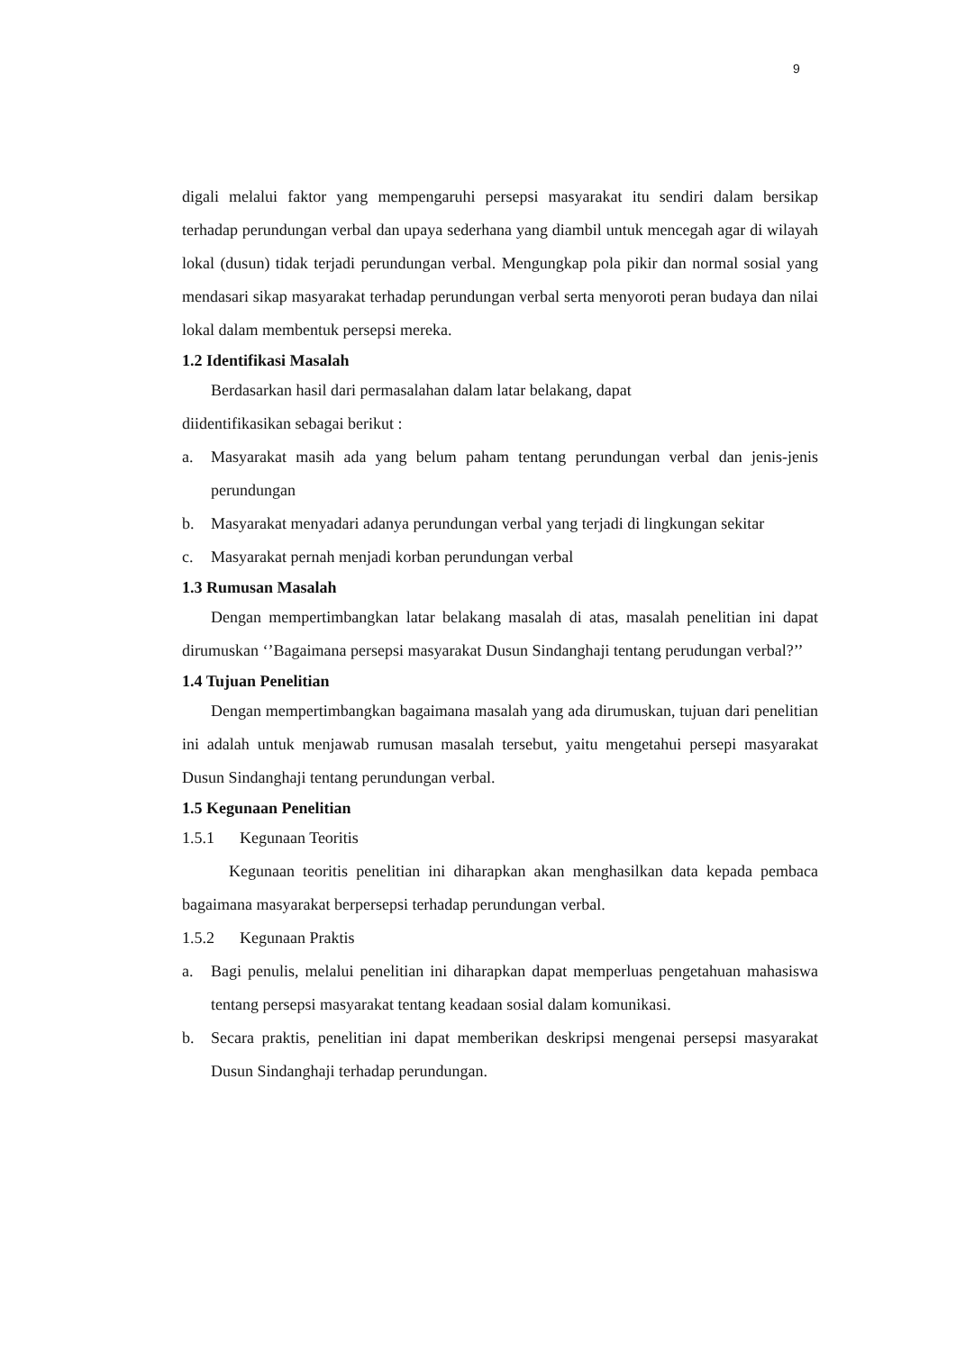9
digali melalui faktor yang mempengaruhi persepsi masyarakat itu sendiri dalam bersikap terhadap perundungan verbal dan upaya sederhana yang diambil untuk mencegah agar di wilayah lokal (dusun) tidak terjadi perundungan verbal. Mengungkap pola pikir dan normal sosial yang mendasari sikap masyarakat terhadap perundungan verbal serta menyoroti peran budaya dan nilai lokal dalam membentuk persepsi mereka.
1.2 Identifikasi Masalah
Berdasarkan hasil dari permasalahan dalam latar belakang, dapat
diidentifikasikan sebagai berikut :
a. Masyarakat masih ada yang belum paham tentang perundungan verbal dan jenis-jenis perundungan
b. Masyarakat menyadari adanya perundungan verbal yang terjadi di lingkungan sekitar
c. Masyarakat pernah menjadi korban perundungan verbal
1.3 Rumusan Masalah
Dengan mempertimbangkan latar belakang masalah di atas, masalah penelitian ini dapat dirumuskan ‘’Bagaimana persepsi masyarakat Dusun Sindanghaji tentang perudungan verbal?’’
1.4 Tujuan Penelitian
Dengan mempertimbangkan bagaimana masalah yang ada dirumuskan, tujuan dari penelitian ini adalah untuk menjawab rumusan masalah tersebut, yaitu mengetahui persepi masyarakat Dusun Sindanghaji tentang perundungan verbal.
1.5 Kegunaan Penelitian
1.5.1 Kegunaan Teoritis
Kegunaan teoritis penelitian ini diharapkan akan menghasilkan data kepada pembaca bagaimana masyarakat berpersepsi terhadap perundungan verbal.
1.5.2 Kegunaan Praktis
a. Bagi penulis, melalui penelitian ini diharapkan dapat memperluas pengetahuan mahasiswa tentang persepsi masyarakat tentang keadaan sosial dalam komunikasi.
b. Secara praktis, penelitian ini dapat memberikan deskripsi mengenai persepsi masyarakat Dusun Sindanghaji terhadap perundungan.